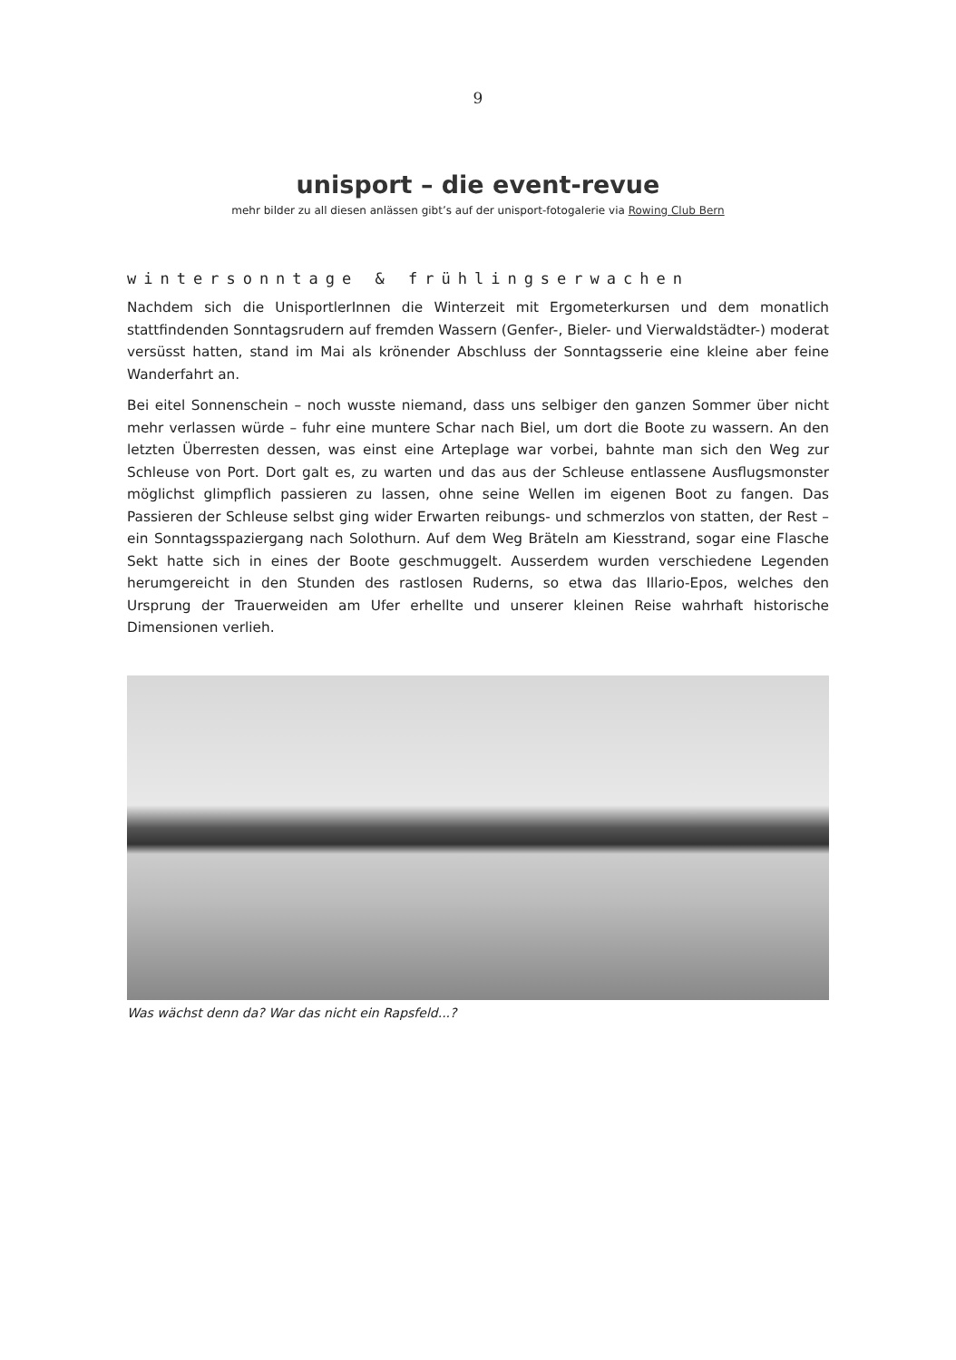9
unisport – die event-revue
mehr bilder zu all diesen anlässen gibt’s auf der unisport-fotogalerie via Rowing Club Bern
wintersonntage & frühlingserwachen
Nachdem sich die UnisportlerInnen die Winterzeit mit Ergometerkursen und dem monatlich stattfindenden Sonntagsrudern auf fremden Wassern (Genfer-, Bieler- und Vierwaldstädter-) moderat versüsst hatten, stand im Mai als krönender Abschluss der Sonntagsserie eine kleine aber feine Wanderfahrt an.
Bei eitel Sonnenschein – noch wusste niemand, dass uns selbiger den ganzen Sommer über nicht mehr verlassen würde – fuhr eine muntere Schar nach Biel, um dort die Boote zu wassern. An den letzten Überresten dessen, was einst eine Arteplage war vorbei, bahnte man sich den Weg zur Schleuse von Port. Dort galt es, zu warten und das aus der Schleuse entlassene Ausflugsmonster möglichst glimpflich passieren zu lassen, ohne seine Wellen im eigenen Boot zu fangen. Das Passieren der Schleuse selbst ging wider Erwarten reibungs- und schmerzlos von statten, der Rest – ein Sonntagsspaziergang nach Solothurn. Auf dem Weg Bräteln am Kiesstrand, sogar eine Flasche Sekt hatte sich in eines der Boote geschmuggelt. Ausserdem wurden verschiedene Legenden herumgereicht in den Stunden des rastlosen Ruderns, so etwa das Illario-Epos, welches den Ursprung der Trauerweiden am Ufer erhellte und unserer kleinen Reise wahrhaft historische Dimensionen verlieh.
Was wächst denn da? War das nicht ein Rapsfeld...?